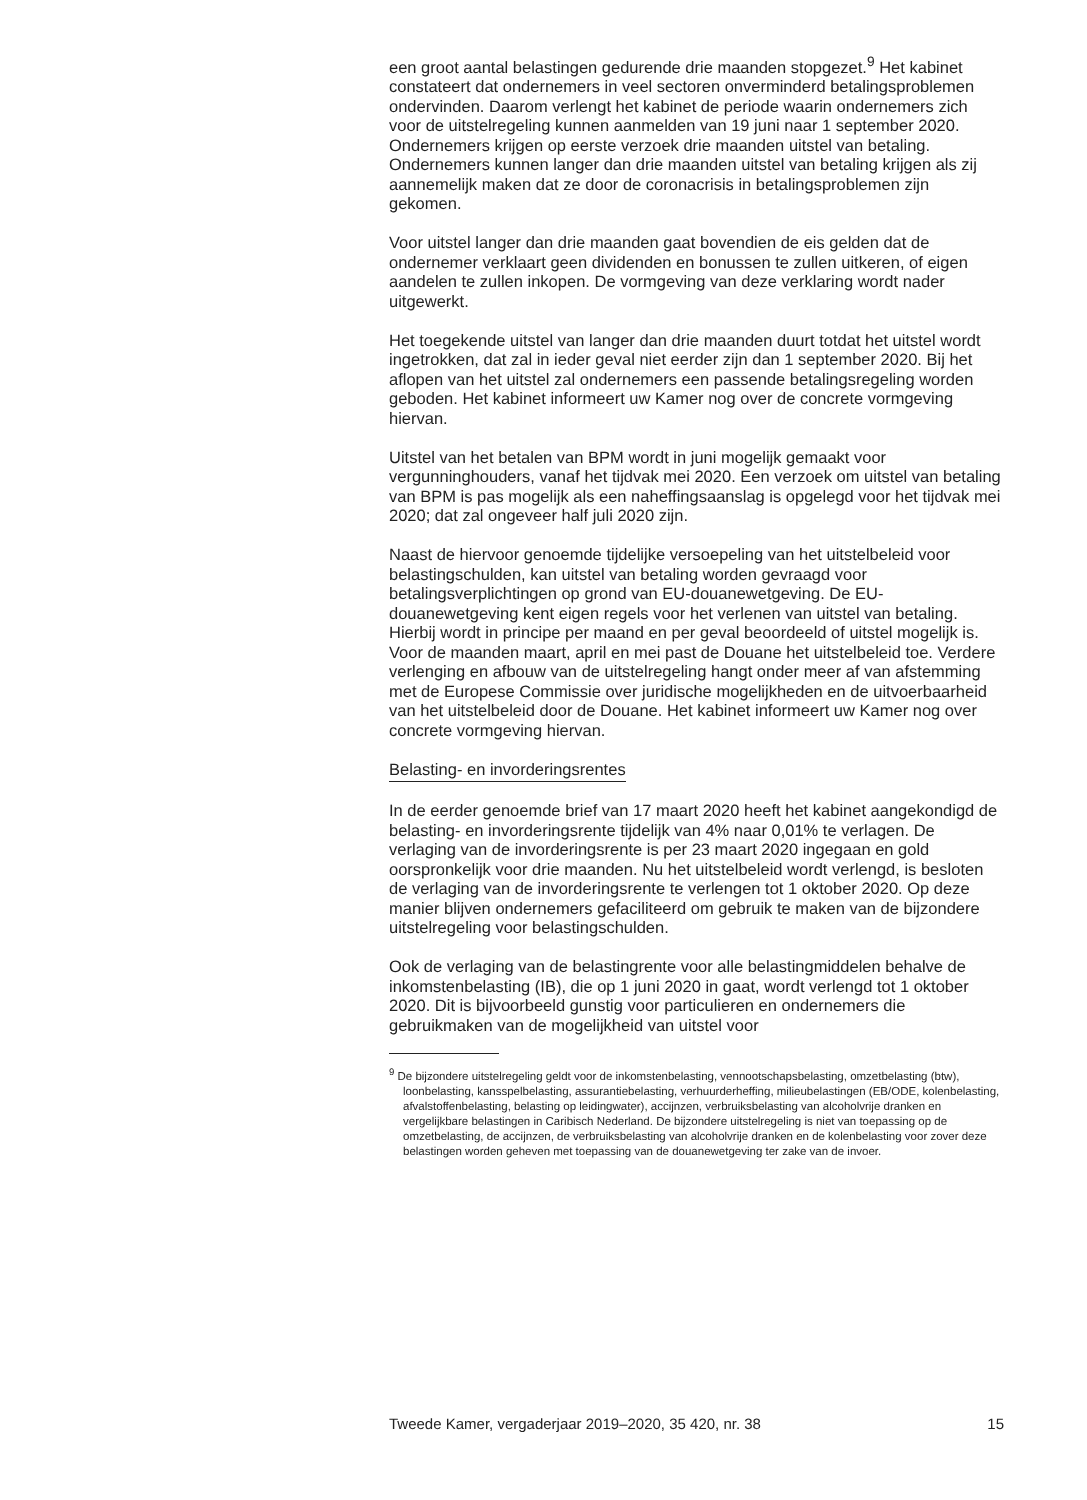een groot aantal belastingen gedurende drie maanden stopgezet.<sup>9</sup> Het kabinet constateert dat ondernemers in veel sectoren onverminderd betalingsproblemen ondervinden. Daarom verlengt het kabinet de periode waarin ondernemers zich voor de uitstelregeling kunnen aanmelden van 19 juni naar 1 september 2020. Ondernemers krijgen op eerste verzoek drie maanden uitstel van betaling. Ondernemers kunnen langer dan drie maanden uitstel van betaling krijgen als zij aannemelijk maken dat ze door de coronacrisis in betalingsproblemen zijn gekomen.
Voor uitstel langer dan drie maanden gaat bovendien de eis gelden dat de ondernemer verklaart geen dividenden en bonussen te zullen uitkeren, of eigen aandelen te zullen inkopen. De vormgeving van deze verklaring wordt nader uitgewerkt.
Het toegekende uitstel van langer dan drie maanden duurt totdat het uitstel wordt ingetrokken, dat zal in ieder geval niet eerder zijn dan 1 september 2020. Bij het aflopen van het uitstel zal ondernemers een passende betalingsregeling worden geboden. Het kabinet informeert uw Kamer nog over de concrete vormgeving hiervan.
Uitstel van het betalen van BPM wordt in juni mogelijk gemaakt voor vergunninghouders, vanaf het tijdvak mei 2020. Een verzoek om uitstel van betaling van BPM is pas mogelijk als een naheffingsaanslag is opgelegd voor het tijdvak mei 2020; dat zal ongeveer half juli 2020 zijn.
Naast de hiervoor genoemde tijdelijke versoepeling van het uitstelbeleid voor belastingschulden, kan uitstel van betaling worden gevraagd voor betalingsverplichtingen op grond van EU-douanewetgeving. De EU-douanewetgeving kent eigen regels voor het verlenen van uitstel van betaling. Hierbij wordt in principe per maand en per geval beoordeeld of uitstel mogelijk is. Voor de maanden maart, april en mei past de Douane het uitstelbeleid toe. Verdere verlenging en afbouw van de uitstelregeling hangt onder meer af van afstemming met de Europese Commissie over juridische mogelijkheden en de uitvoerbaarheid van het uitstelbeleid door de Douane. Het kabinet informeert uw Kamer nog over concrete vormgeving hiervan.
Belasting- en invorderingsrentes
In de eerder genoemde brief van 17 maart 2020 heeft het kabinet aangekondigd de belasting- en invorderingsrente tijdelijk van 4% naar 0,01% te verlagen. De verlaging van de invorderingsrente is per 23 maart 2020 ingegaan en gold oorspronkelijk voor drie maanden. Nu het uitstelbeleid wordt verlengd, is besloten de verlaging van de invorderingsrente te verlengen tot 1 oktober 2020. Op deze manier blijven ondernemers gefaciliteerd om gebruik te maken van de bijzondere uitstelregeling voor belastingschulden.
Ook de verlaging van de belastingrente voor alle belastingmiddelen behalve de inkomstenbelasting (IB), die op 1 juni 2020 in gaat, wordt verlengd tot 1 oktober 2020. Dit is bijvoorbeeld gunstig voor particulieren en ondernemers die gebruikmaken van de mogelijkheid van uitstel voor
<sup>9</sup> De bijzondere uitstelregeling geldt voor de inkomstenbelasting, vennootschapsbelasting, omzetbelasting (btw), loonbelasting, kansspelbelasting, assurantiebelasting, verhuurderheffing, milieubelastingen (EB/ODE, kolenbelasting, afvalstoffenbelasting, belasting op leidingwater), accijnzen, verbruiksbelasting van alcoholvrije dranken en vergelijkbare belastingen in Caribisch Nederland. De bijzondere uitstelregeling is niet van toepassing op de omzetbelasting, de accijnzen, de verbruiksbelasting van alcoholvrije dranken en de kolenbelasting voor zover deze belastingen worden geheven met toepassing van de douanewetgeving ter zake van de invoer.
Tweede Kamer, vergaderjaar 2019–2020, 35 420, nr. 38 15